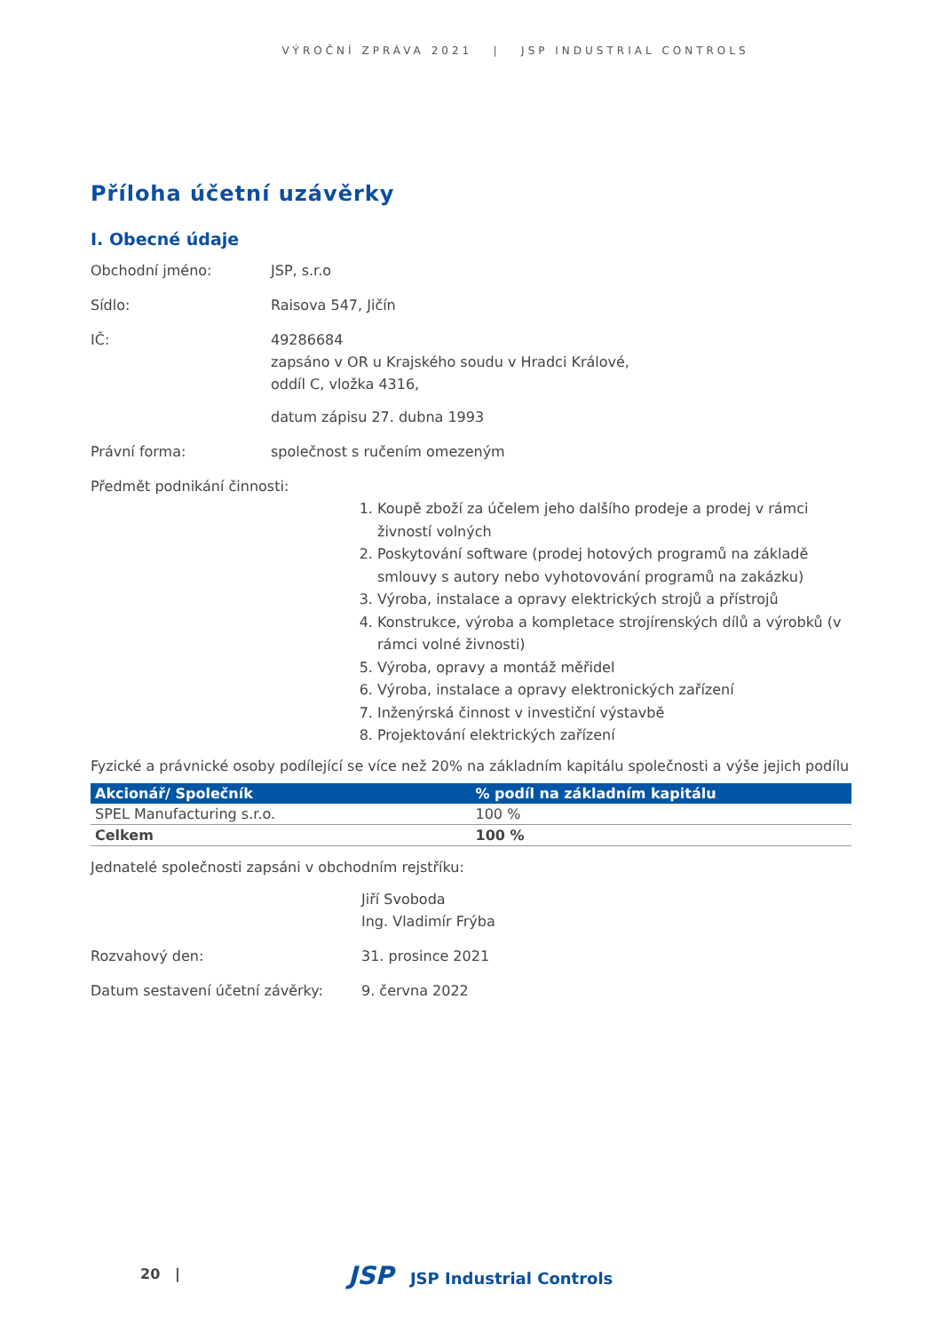VÝROČNÍ ZPRÁVA 2021 | JSP INDUSTRIAL CONTROLS
Příloha účetní uzávěrky
I. Obecné údaje
Obchodní jméno: JSP, s.r.o
Sídlo: Raisova 547, Jičín
IČ: 49286684
zapsáno v OR u Krajského soudu v Hradci Králové,
oddíl C, vložka 4316,
datum zápisu 27. dubna 1993
Právní forma: společnost s ručením omezeným
Předmět podnikání činnosti:
1. Koupě zboží za účelem jeho dalšího prodeje a prodej v rámci živností volných
2. Poskytování software (prodej hotových programů na základě smlouvy s autory nebo vyhotovování programů na zakázku)
3. Výroba, instalace a opravy elektrických strojů a přístrojů
4. Konstrukce, výroba a kompletace strojírenských dílů a výrobků (v rámci volné živnosti)
5. Výroba, opravy a montáž měřidel
6. Výroba, instalace a opravy elektronických zařízení
7. Inženýrská činnost v investiční výstavbě
8. Projektování elektrických zařízení
Fyzické a právnické osoby podílející se více než 20% na základním kapitálu společnosti a výše jejich podílu
| Akcionář/ Společník | % podíl na základním kapitálu |
| --- | --- |
| SPEL Manufacturing s.r.o. | 100 % |
| Celkem | 100 % |
Jednatelé společnosti zapsáni v obchodním rejstříku:
Jiří Svoboda
Ing. Vladimír Frýba
Rozvahový den: 31. prosince 2021
Datum sestavení účetní závěrky: 9. června 2022
20 | JSP JSP Industrial Controls